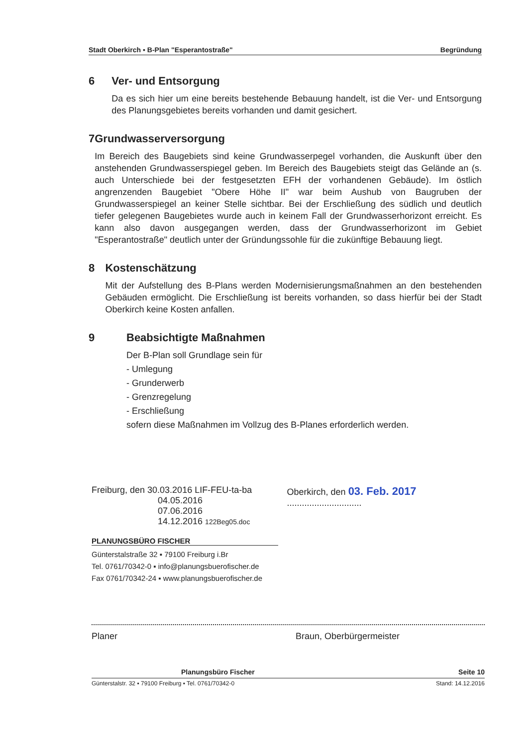Stadt Oberkirch ▪ B-Plan "Esperantostraße" Begründung
6 Ver- und Entsorgung
Da es sich hier um eine bereits bestehende Bebauung handelt, ist die Ver- und Entsorgung des Planungsgebietes bereits vorhanden und damit gesichert.
7 Grundwasserversorgung
Im Bereich des Baugebiets sind keine Grundwasserpegel vorhanden, die Auskunft über den anstehenden Grundwasserspiegel geben. Im Bereich des Baugebiets steigt das Gelände an (s. auch Unterschiede bei der festgesetzten EFH der vorhandenen Gebäude). Im östlich angrenzenden Baugebiet "Obere Höhe II" war beim Aushub von Baugruben der Grundwasserspiegel an keiner Stelle sichtbar. Bei der Erschließung des südlich und deutlich tiefer gelegenen Baugebietes wurde auch in keinem Fall der Grundwasserhorizont erreicht. Es kann also davon ausgegangen werden, dass der Grundwasserhorizont im Gebiet "Esperantostraße" deutlich unter der Gründungssohle für die zukünftige Bebauung liegt.
8 Kostenschätzung
Mit der Aufstellung des B-Plans werden Modernisierungsmaßnahmen an den bestehenden Gebäuden ermöglicht. Die Erschließung ist bereits vorhanden, so dass hierfür bei der Stadt Oberkirch keine Kosten anfallen.
9 Beabsichtigte Maßnahmen
Der B-Plan soll Grundlage sein für
- Umlegung
- Grunderwerb
- Grenzregelung
- Erschließung
sofern diese Maßnahmen im Vollzug des B-Planes erforderlich werden.
Freiburg, den 30.03.2016 LIF-FEU-ta-ba
04.05.2016
07.06.2016
14.12.2016 122Beg05.doc
Oberkirch, den 03. Feb. 2017 ..............................
PLANUNGSBÜRO FISCHER
Günterstalstraße 32 ▪ 79100 Freiburg i.Br
Tel. 0761/70342-0 ▪ info@planungsbuerofischer.de
Fax 0761/70342-24 ▪ www.planungsbuerofischer.de
Planer Braun, Oberbürgermeister
Planungsbüro Fischer Seite 10
Günterstalstr. 32 ▪ 79100 Freiburg ▪ Tel. 0761/70342-0 Stand: 14.12.2016